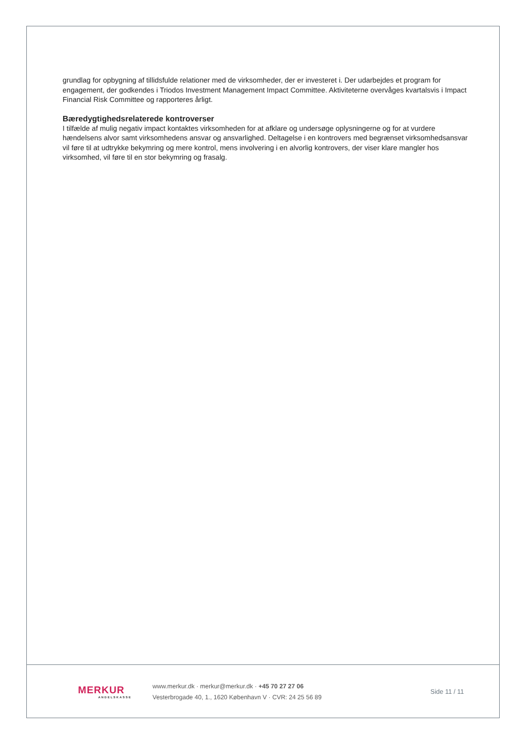grundlag for opbygning af tillidsfulde relationer med de virksomheder, der er investeret i. Der udarbejdes et program for engagement, der godkendes i Triodos Investment Management Impact Committee. Aktiviteterne overvåges kvartalsvis i Impact Financial Risk Committee og rapporteres årligt.
Bæredygtighedsrelaterede kontroverser
I tilfælde af mulig negativ impact kontaktes virksomheden for at afklare og undersøge oplysningerne og for at vurdere hændelsens alvor samt virksomhedens ansvar og ansvarlighed. Deltagelse i en kontrovers med begrænset virksomhedsansvar vil føre til at udtrykke bekymring og mere kontrol, mens involvering i en alvorlig kontrovers, der viser klare mangler hos virksomhed, vil føre til en stor bekymring og frasalg.
MERKUR
ANDELSKASSE
www.merkur.dk · merkur@merkur.dk · +45 70 27 27 06
Vesterbrogade 40, 1., 1620 København V · CVR: 24 25 56 89
Side 11 / 11